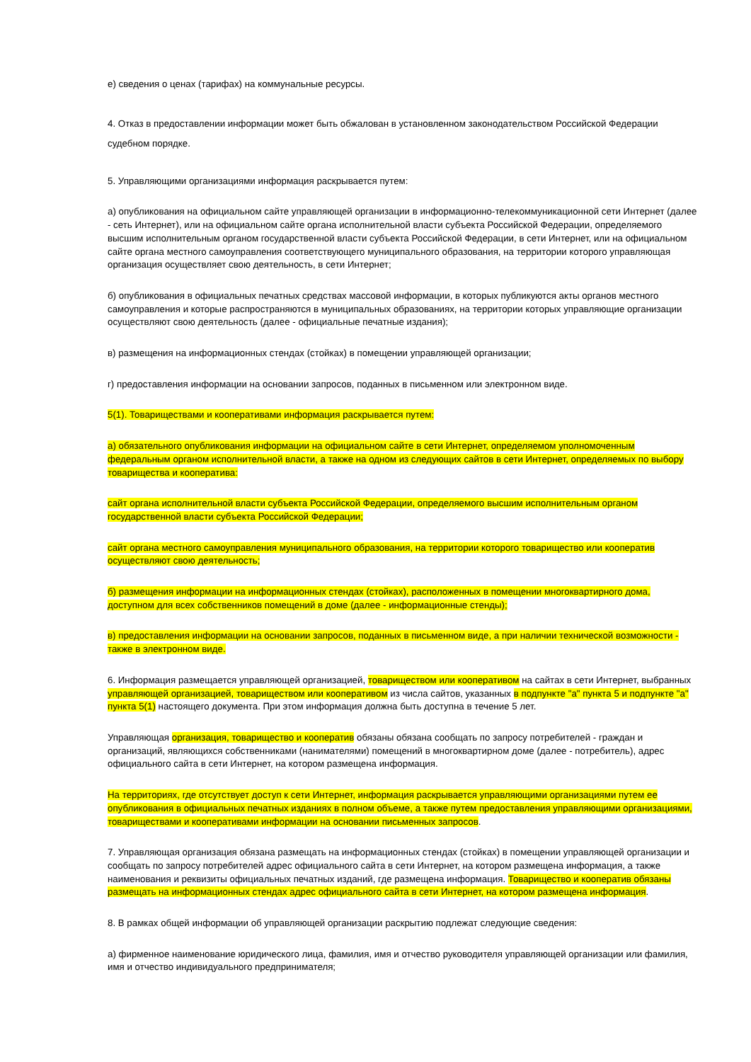е) сведения о ценах (тарифах) на коммунальные ресурсы.
4. Отказ в предоставлении информации может быть обжалован в установленном законодательством Российской Федерации судебном порядке.
5. Управляющими организациями информация раскрывается путем:
а) опубликования на официальном сайте управляющей организации в информационно-телекоммуникационной сети Интернет (далее - сеть Интернет), или на официальном сайте органа исполнительной власти субъекта Российской Федерации, определяемого высшим исполнительным органом государственной власти субъекта Российской Федерации, в сети Интернет, или на официальном сайте органа местного самоуправления соответствующего муниципального образования, на территории которого управляющая организация осуществляет свою деятельность, в сети Интернет;
б) опубликования в официальных печатных средствах массовой информации, в которых публикуются акты органов местного самоуправления и которые распространяются в муниципальных образованиях, на территории которых управляющие организации осуществляют свою деятельность (далее - официальные печатные издания);
в) размещения на информационных стендах (стойках) в помещении управляющей организации;
г) предоставления информации на основании запросов, поданных в письменном или электронном виде.
5(1). Товариществами и кооперативами информация раскрывается путем:
а) обязательного опубликования информации на официальном сайте в сети Интернет, определяемом уполномоченным федеральным органом исполнительной власти, а также на одном из следующих сайтов в сети Интернет, определяемых по выбору товарищества и кооператива:
сайт органа исполнительной власти субъекта Российской Федерации, определяемого высшим исполнительным органом государственной власти субъекта Российской Федерации;
сайт органа местного самоуправления муниципального образования, на территории которого товарищество или кооператив осуществляют свою деятельность;
б) размещения информации на информационных стендах (стойках), расположенных в помещении многоквартирного дома, доступном для всех собственников помещений в доме (далее - информационные стенды);
в) предоставления информации на основании запросов, поданных в письменном виде, а при наличии технической возможности - также в электронном виде.
6. Информация размещается управляющей организацией, товариществом или кооперативом на сайтах в сети Интернет, выбранных управляющей организацией, товариществом или кооперативом из числа сайтов, указанных в подпункте "а" пункта 5 и подпункте "а" пункта 5(1) настоящего документа. При этом информация должна быть доступна в течение 5 лет.
Управляющая организация, товарищество и кооператив обязаны обязана сообщать по запросу потребителей - граждан и организаций, являющихся собственниками (нанимателями) помещений в многоквартирном доме (далее - потребитель), адрес официального сайта в сети Интернет, на котором размещена информация.
На территориях, где отсутствует доступ к сети Интернет, информация раскрывается управляющими организациями путем ее опубликования в официальных печатных изданиях в полном объеме, а также путем предоставления управляющими организациями, товариществами и кооперативами информации на основании письменных запросов.
7. Управляющая организация обязана размещать на информационных стендах (стойках) в помещении управляющей организации и сообщать по запросу потребителей адрес официального сайта в сети Интернет, на котором размещена информация, а также наименования и реквизиты официальных печатных изданий, где размещена информация. Товарищество и кооператив обязаны размещать на информационных стендах адрес официального сайта в сети Интернет, на котором размещена информация.
8. В рамках общей информации об управляющей организации раскрытию подлежат следующие сведения:
а) фирменное наименование юридического лица, фамилия, имя и отчество руководителя управляющей организации или фамилия, имя и отчество индивидуального предпринимателя;